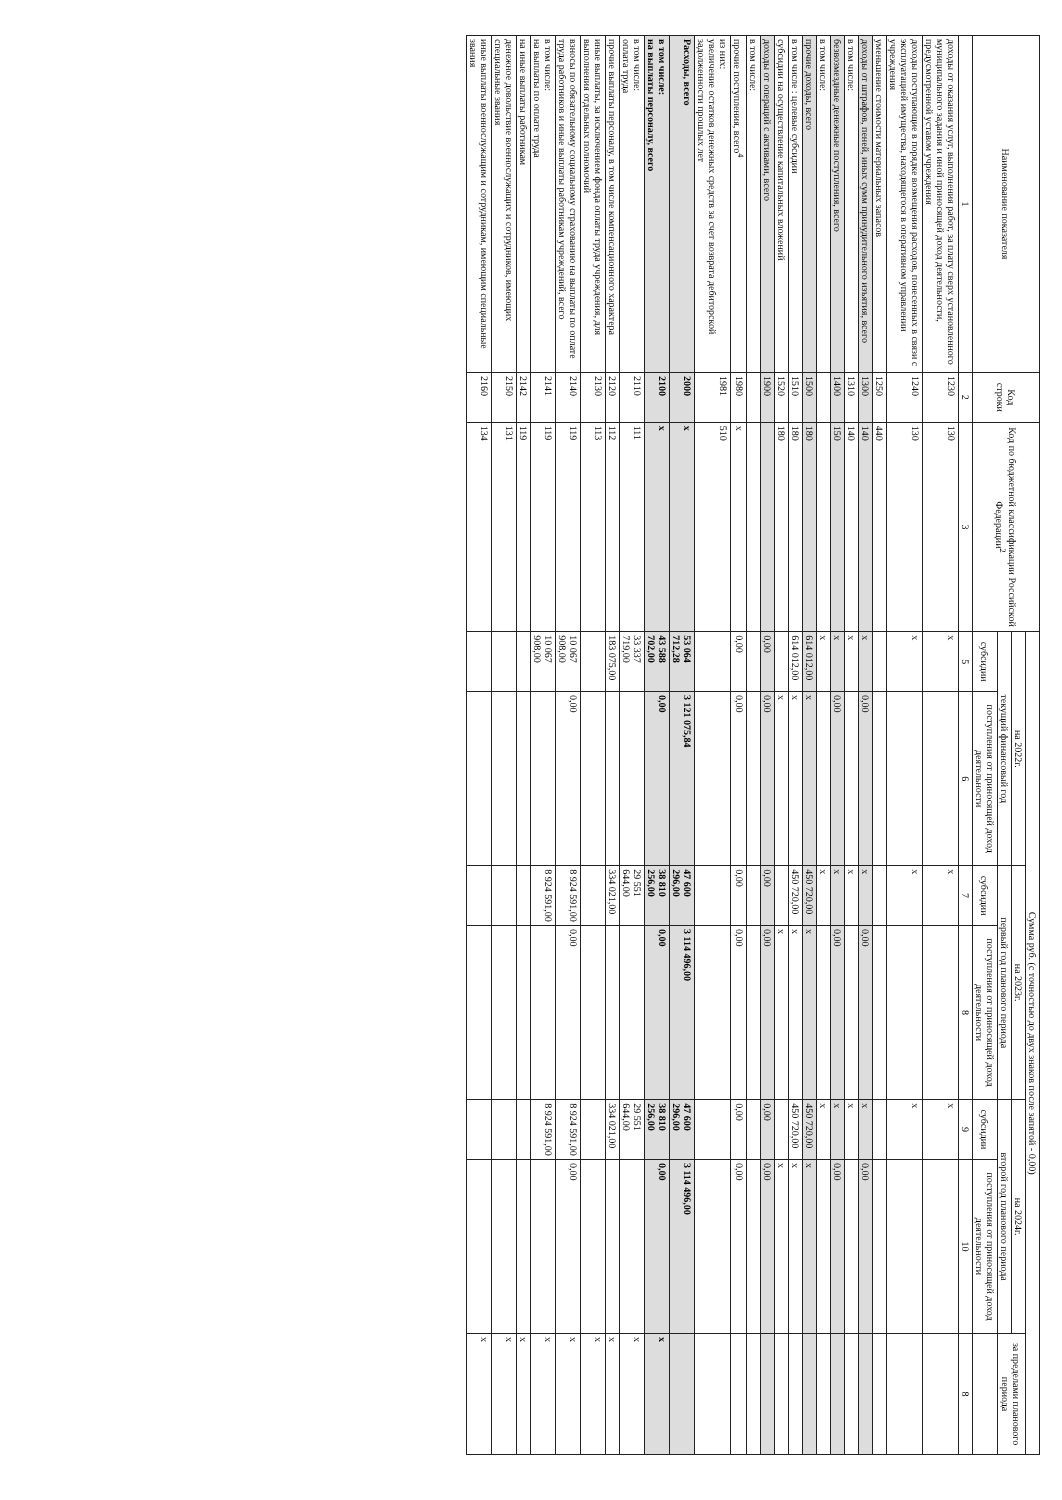| Наименование показателя | Код строки | Код по бюджетной классификации Российской Федерации<sup>2</sup> | Сумма руб. (с точностью до двух знаков после запятой - 0,00) | | | | | | |
| --- | --- | --- | --- | --- | --- | --- | --- | --- | --- |
| | | | на 2022г. | | на 2023г. | | на 2024г. | | за пределами планового периода |
| | | | текущий финансовый год | | первый год планового периода | | второй год планового периода | | |
| | | | субсидии | поступления от приносящей доход деятельности | субсидии | поступления от приносящей доход деятельности | субсидии | поступления от приносящей доход деятельности | |
| 1 | 2 | 3 | 5 | 6 | 7 | 8 | 9 | 10 | 8 |
| доходы от оказания услуг, выполнения работ, за плату сверх установленного муниципального задания и иной приносящей доход деятельности, предусмотренной уставом учреждения | 1230 | 130 | x | | x | | x | | |
| доходы поступающие в порядке возмещения расходов, понесенных в связи с эксплуатацией имущества, находящегося в оперативном управлении учреждения | 1240 | 130 | x | | x | | x | | |
| уменьшение стоимости материальных запасов | 1250 | 440 | | | | | | | |
| доходы от штрафов, пеней, иных сумм принудительного изъятия, всего | 1300 | 140 | x | 0,00 | x | 0,00 | x | 0,00 | |
| в том числе: | 1310 | 140 | x | | x | | x | | |
| безвозмездные денежные поступления, всего | 1400 | 150 | x | 0,00 | x | 0,00 | x | 0,00 | |
| в том числе: | | | x | | x | | x | | |
| прочие доходы, всего | 1500 | 180 | 614 012,00 | x | 450 720,00 | x | 450 720,00 | x | |
| в том числе : целевые субсидии | 1510 | 180 | 614 012,00 | x | 450 720,00 | x | 450 720,00 | x | |
| субсидии на осуществление капитальных вложений | 1520 | 180 | | x | | x | | x | |
| доходы от операций с активами, всего | 1900 | | 0,00 | 0,00 | 0,00 | 0,00 | 0,00 | 0,00 | |
| в том числе: | | | | | | | | | |
| прочие поступления, всего<sup>4</sup> | 1980 | x | 0,00 | 0,00 | 0,00 | 0,00 | 0,00 | 0,00 | |
| из них: увеличение остатков денежных средств за счет возврата дебиторской задолженности прошлых лет | 1981 | 510 | | | | | | | |
| Расходы, всего | 2000 | x | 53 064 712,28 | 3 121 075,84 | 47 600 296,00 | 3 114 496,00 | 47 600 296,00 | 3 114 496,00 | |
| в том числе: на выплаты персоналу, всего | 2100 | x | 43 588 702,00 | 0,00 | 38 810 256,00 | 0,00 | 38 810 256,00 | 0,00 | x |
| в том числе: оплата труда | 2110 | 111 | 33 337 719,00 | | 29 551 644,00 | | 29 551 644,00 | | x |
| прочие выплаты персоналу, в том числе компенсационного характера | 2120 | 112 | 183 075,00 | | 334 021,00 | | 334 021,00 | | x |
| иные выплаты, за исключением фонда оплаты труда учреждения, для выполнения отдельных полномочий | 2130 | 113 | | | | | | | x |
| взносы по обязательному социальному страхованию на выплаты по оплате труда работников и иные выплаты работникам учреждений, всего | 2140 | 119 | 10 067 908,00 | 0,00 | 8 924 591,00 | 0,00 | 8 924 591,00 | 0,00 | x |
| в том числе: на выплаты по оплате труда | 2141 | 119 | 10 067 908,00 | | 8 924 591,00 | | 8 924 591,00 | | x |
| на иные выплаты работникам | 2142 | 119 | | | | | | | x |
| денежное довольствие военнослужащих и сотрудников, имеющих специальные звания | 2150 | 131 | | | | | | | x |
| иные выплаты военнослужащим и сотрудникам, имеющим специальные звания | 2160 | 134 | | | | | | | x |